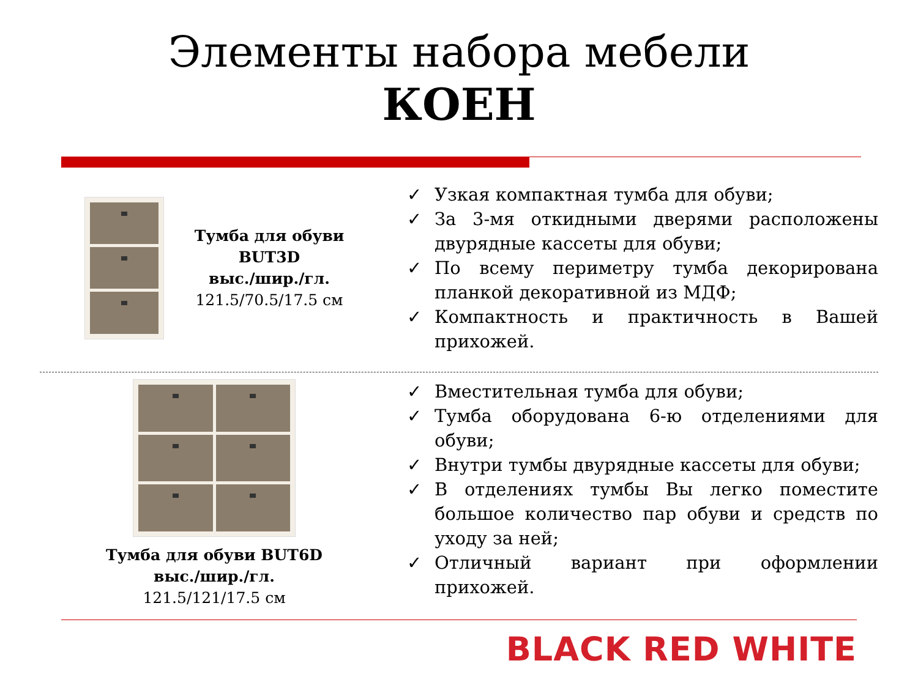Элементы набора мебели
КОЕН
Тумба для обуви
BUT3D
выс./шир./гл.
121.5/70.5/17.5 см
✓ Узкая компактная тумба для обуви;
✓ За 3-мя откидными дверями расположены двурядные кассеты для обуви;
✓ По всему периметру тумба декорирована планкой декоративной из МДФ;
✓ Компактность и практичность в Вашей прихожей.
Тумба для обуви BUT6D
выс./шир./гл.
121.5/121/17.5 см
✓ Вместительная тумба для обуви;
✓ Тумба оборудована 6-ю отделениями для обуви;
✓ Внутри тумбы двурядные кассеты для обуви;
✓ В отделениях тумбы Вы легко поместите большое количество пар обуви и средств по уходу за ней;
✓ Отличный вариант при оформлении прихожей.
BLACK RED WHITE